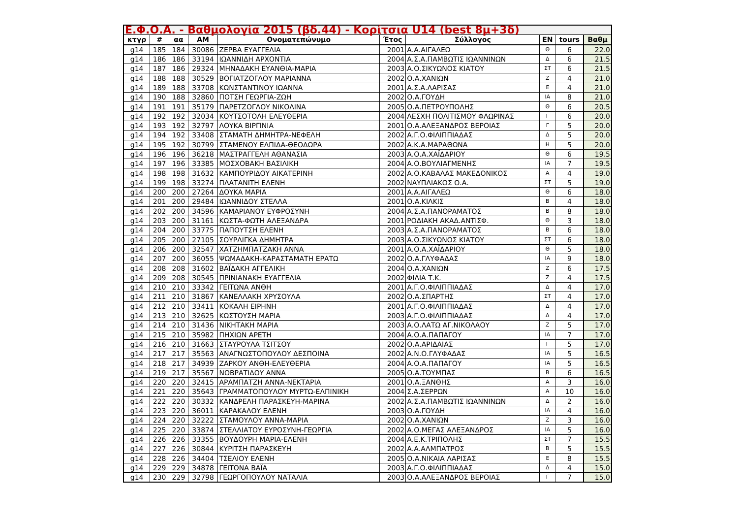| Ε.Φ.Ο.Α. - Βαθμολογία 2015 (βδ.44) - Κορίτσια U14 (best 8μ+3δ) | | | | | | | | | |
| --- | --- | --- | --- | --- | --- | --- | --- | --- | --- |
| κτγρ | # | αα | ΑΜ | Ονοματεπώνυμο | Έτος | Σύλλογος | ΕΝ | tours | Βαθμ |
| g14 | 185 | 184 | 30086 | ΖΕΡΒΑ ΕΥΑΓΓΕΛΙΑ | 2001 | Α.Α.ΑΙΓΑΛΕΩ | Θ | 6 | 22.0 |
| g14 | 186 | 186 | 33194 | ΙΩΑΝΝΙΔΗ ΑΡΧΟΝΤΙΑ | 2004 | Α.Σ.Α.ΠΑΜΒΩΤΙΣ ΙΩΑΝΝΙΝΩΝ | Δ | 6 | 21.5 |
| g14 | 187 | 186 | 29324 | ΜΗΝΑΔΑΚΗ ΕΥΑΝΘΙΑ-ΜΑΡΙΑ | 2003 | Α.Ο.ΣΙΚΥΩΝΟΣ ΚΙΑΤΟΥ | ΣΤ | 6 | 21.5 |
| g14 | 188 | 188 | 30529 | ΒΟΓΙΑΤΖΟΓΛΟΥ ΜΑΡΙΑΝΝΑ | 2002 | Ο.Α.ΧΑΝΙΩΝ | Ζ | 4 | 21.0 |
| g14 | 189 | 188 | 33708 | ΚΩΝΣΤΑΝΤΙΝΟΥ ΙΩΑΝΝΑ | 2001 | Α.Σ.Α.ΛΑΡΙΣΑΣ | Ε | 4 | 21.0 |
| g14 | 190 | 188 | 32860 | ΠΟΤΣΗ ΓΕΩΡΓΙΑ-ΖΩΗ | 2002 | Ο.Α.ΓΟΥΔΗ | ΙΑ | 8 | 21.0 |
| g14 | 191 | 191 | 35179 | ΠΑΡΕΤΖΟΓΛΟΥ ΝΙΚΟΛΙΝΑ | 2005 | Ο.Α.ΠΕΤΡΟΥΠΟΛΗΣ | Θ | 6 | 20.5 |
| g14 | 192 | 192 | 32034 | ΚΟΥΤΣΟΤΟΛΗ ΕΛΕΥΘΕΡΙΑ | 2004 | ΛΕΣΧΗ ΠΟΛΙΤΙΣΜΟΥ ΦΛΩΡΙΝΑΣ | Γ | 6 | 20.0 |
| g14 | 193 | 192 | 32797 | ΛΟΥΚΑ ΒΙΡΓΙΝΙΑ | 2001 | Ο.Α.ΑΛΕΞΑΝΔΡΟΣ ΒΕΡΟΙΑΣ | Γ | 5 | 20.0 |
| g14 | 194 | 192 | 33408 | ΣΤΑΜΑΤΗ ΔΗΜΗΤΡΑ-ΝΕΦΕΛΗ | 2002 | Α.Γ.Ο.ΦΙΛΙΠΠΙΑΔΑΣ | Δ | 5 | 20.0 |
| g14 | 195 | 192 | 30799 | ΣΤΑΜΕΝΟΥ ΕΛΠΙΔΑ-ΘΕΟΔΩΡΑ | 2002 | Α.Κ.Α.ΜΑΡΑΘΩΝΑ | Η | 5 | 20.0 |
| g14 | 196 | 196 | 36218 | ΜΑΣΤΡΑΓΓΕΛΗ ΑΘΑΝΑΣΙΑ | 2003 | Α.Ο.Α.ΧΑΪΔΑΡΙΟΥ | Θ | 6 | 19.5 |
| g14 | 197 | 196 | 33385 | ΜΟΣΧΟΒΑΚΗ ΒΑΣΙΛΙΚΗ | 2004 | Α.Ο.ΒΟΥΛΙΑΓΜΕΝΗΣ | ΙΑ | 7 | 19.5 |
| g14 | 198 | 198 | 31632 | ΚΑΜΠΟΥΡΙΔΟΥ ΑΙΚΑΤΕΡΙΝΗ | 2002 | Α.Ο.ΚΑΒΑΛΑΣ ΜΑΚΕΔΟΝΙΚΟΣ | Α | 4 | 19.0 |
| g14 | 199 | 198 | 33274 | ΠΛΑΤΑΝΙΤΗ ΕΛΕΝΗ | 2002 | ΝΑΥΠΛΙΑΚΟΣ Ο.Α. | ΣΤ | 5 | 19.0 |
| g14 | 200 | 200 | 27264 | ΔΟΥΚΑ ΜΑΡΙΑ | 2001 | Α.Α.ΑΙΓΑΛΕΩ | Θ | 6 | 18.0 |
| g14 | 201 | 200 | 29484 | ΙΩΑΝΝΙΔΟΥ ΣΤΕΛΛΑ | 2001 | Ο.Α.ΚΙΛΚΙΣ | Β | 4 | 18.0 |
| g14 | 202 | 200 | 34596 | ΚΑΜΑΡΙΑΝΟΥ ΕΥΦΡΟΣΥΝΗ | 2004 | Α.Σ.Α.ΠΑΝΟΡΑΜΑΤΟΣ | Β | 8 | 18.0 |
| g14 | 203 | 200 | 31161 | ΚΩΣΤΑ-ΦΩΤΗ ΑΛΕΞΑΝΔΡΑ | 2001 | ΡΟΔΙΑΚΗ ΑΚΑΔ.ΑΝΤΙΣΦ. | Θ | 3 | 18.0 |
| g14 | 204 | 200 | 33775 | ΠΑΠΟΥΤΣΗ ΕΛΕΝΗ | 2003 | Α.Σ.Α.ΠΑΝΟΡΑΜΑΤΟΣ | Β | 6 | 18.0 |
| g14 | 205 | 200 | 27105 | ΣΟΥΡΛΙΓΚΑ ΔΗΜΗΤΡΑ | 2003 | Α.Ο.ΣΙΚΥΩΝΟΣ ΚΙΑΤΟΥ | ΣΤ | 6 | 18.0 |
| g14 | 206 | 200 | 32547 | ΧΑΤΖΗΜΠΑΤΖΑΚΗ ΑΝΝΑ | 2001 | Α.Ο.Α.ΧΑΪΔΑΡΙΟΥ | Θ | 5 | 18.0 |
| g14 | 207 | 200 | 36055 | ΨΩΜΑΔΑΚΗ-ΚΑΡΑΣΤΑΜΑΤΗ ΕΡΑΤΩ | 2002 | Ο.Α.ΓΛΥΦΑΔΑΣ | ΙΑ | 9 | 18.0 |
| g14 | 208 | 208 | 31602 | ΒΑΪΔΑΚΗ ΑΓΓΕΛΙΚΗ | 2004 | Ο.Α.ΧΑΝΙΩΝ | Ζ | 6 | 17.5 |
| g14 | 209 | 208 | 30545 | ΠΡΙΝΙΑΝΑΚΗ ΕΥΑΓΓΕΛΙΑ | 2002 | ΦΙΛΙΑ Τ.Κ. | Ζ | 4 | 17.5 |
| g14 | 210 | 210 | 33342 | ΓΕΙΤΩΝΑ ΑΝΘΗ | 2001 | Α.Γ.Ο.ΦΙΛΙΠΠΙΑΔΑΣ | Δ | 4 | 17.0 |
| g14 | 211 | 210 | 31867 | ΚΑΝΕΛΛΑΚΗ ΧΡΥΣΟΥΛΑ | 2002 | Ο.Α.ΣΠΑΡΤΗΣ | ΣΤ | 4 | 17.0 |
| g14 | 212 | 210 | 33411 | ΚΟΚΑΛΗ ΕΙΡΗΝΗ | 2001 | Α.Γ.Ο.ΦΙΛΙΠΠΙΑΔΑΣ | Δ | 4 | 17.0 |
| g14 | 213 | 210 | 32625 | ΚΩΣΤΟΥΣΗ ΜΑΡΙΑ | 2003 | Α.Γ.Ο.ΦΙΛΙΠΠΙΑΔΑΣ | Δ | 4 | 17.0 |
| g14 | 214 | 210 | 31436 | ΝΙΚΗΤΑΚΗ ΜΑΡΙΑ | 2003 | Α.Ο.ΛΑΤΩ ΑΓ.ΝΙΚΟΛΑΟΥ | Ζ | 5 | 17.0 |
| g14 | 215 | 210 | 35982 | ΠΗΧΙΩΝ ΑΡΕΤΗ | 2004 | Α.Ο.Α.ΠΑΠΑΓΟΥ | ΙΑ | 7 | 17.0 |
| g14 | 216 | 210 | 31663 | ΣΤΑΥΡΟΥΛΑ ΤΣΙΤΣΟΥ | 2002 | Ο.Α.ΑΡΙΔΑΙΑΣ | Γ | 5 | 17.0 |
| g14 | 217 | 217 | 35563 | ΑΝΑΓΝΩΣΤΟΠΟΥΛΟΥ ΔΕΣΠΟΙΝΑ | 2002 | Α.Ν.Ο.ΓΛΥΦΑΔΑΣ | ΙΑ | 5 | 16.5 |
| g14 | 218 | 217 | 34939 | ΖΑΡΚΟΥ ΑΝΘΗ-ΕΛΕΥΘΕΡΙΑ | 2004 | Α.Ο.Α.ΠΑΠΑΓΟΥ | ΙΑ | 5 | 16.5 |
| g14 | 219 | 217 | 35567 | ΝΟΒΡΑΤΙΔΟΥ ΑΝΝΑ | 2005 | Ο.Α.ΤΟΥΜΠΑΣ | Β | 6 | 16.5 |
| g14 | 220 | 220 | 32415 | ΑΡΑΜΠΑΤΖΗ ΑΝΝΑ-ΝΕΚΤΑΡΙΑ | 2001 | Ο.Α.ΞΑΝΘΗΣ | Α | 3 | 16.0 |
| g14 | 221 | 220 | 35643 | ΓΡΑΜΜΑΤΟΠΟΥΛΟΥ ΜΥΡΤΩ-ΕΛΠΙΝΙΚΗ | 2004 | Σ.Α.ΣΕΡΡΩΝ | Α | 10 | 16.0 |
| g14 | 222 | 220 | 30332 | ΚΑΝΔΡΕΛΗ ΠΑΡΑΣΚΕΥΗ-ΜΑΡΙΝΑ | 2002 | Α.Σ.Α.ΠΑΜΒΩΤΙΣ ΙΩΑΝΝΙΝΩΝ | Δ | 2 | 16.0 |
| g14 | 223 | 220 | 36011 | ΚΑΡΑΚΑΛΟΥ ΕΛΕΝΗ | 2003 | Ο.Α.ΓΟΥΔΗ | ΙΑ | 4 | 16.0 |
| g14 | 224 | 220 | 32222 | ΣΤΑΜΟΥΛΟΥ ΑΝΝΑ-ΜΑΡΙΑ | 2002 | Ο.Α.ΧΑΝΙΩΝ | Ζ | 3 | 16.0 |
| g14 | 225 | 220 | 33874 | ΣΤΕΛΛΙΑΤΟΥ ΕΥΡΟΣΥΝΗ-ΓΕΩΡΓΙΑ | 2002 | Α.Ο.ΜΕΓΑΣ ΑΛΕΞΑΝΔΡΟΣ | ΙΑ | 5 | 16.0 |
| g14 | 226 | 226 | 33355 | ΒΟΥΔΟΥΡΗ ΜΑΡΙΑ-ΕΛΕΝΗ | 2004 | Α.Ε.Κ.ΤΡΙΠΟΛΗΣ | ΣΤ | 7 | 15.5 |
| g14 | 227 | 226 | 30844 | ΚΥΡΙΤΣΗ ΠΑΡΑΣΚΕΥΗ | 2002 | Α.Α.ΑΛΜΠΑΤΡΟΣ | Β | 5 | 15.5 |
| g14 | 228 | 226 | 34404 | ΤΣΕΛΙΟΥ ΕΛΕΝΗ | 2005 | Ο.Α.ΝΙΚΑΙΑ ΛΑΡΙΣΑΣ | Ε | 8 | 15.5 |
| g14 | 229 | 229 | 34878 | ΓΕΙΤΟΝΑ ΒΑΪΑ | 2003 | Α.Γ.Ο.ΦΙΛΙΠΠΙΑΔΑΣ | Δ | 4 | 15.0 |
| g14 | 230 | 229 | 32798 | ΓΕΩΡΓΟΠΟΥΛΟΥ ΝΑΤΑΛΙΑ | 2003 | Ο.Α.ΑΛΕΞΑΝΔΡΟΣ ΒΕΡΟΙΑΣ | Γ | 7 | 15.0 |